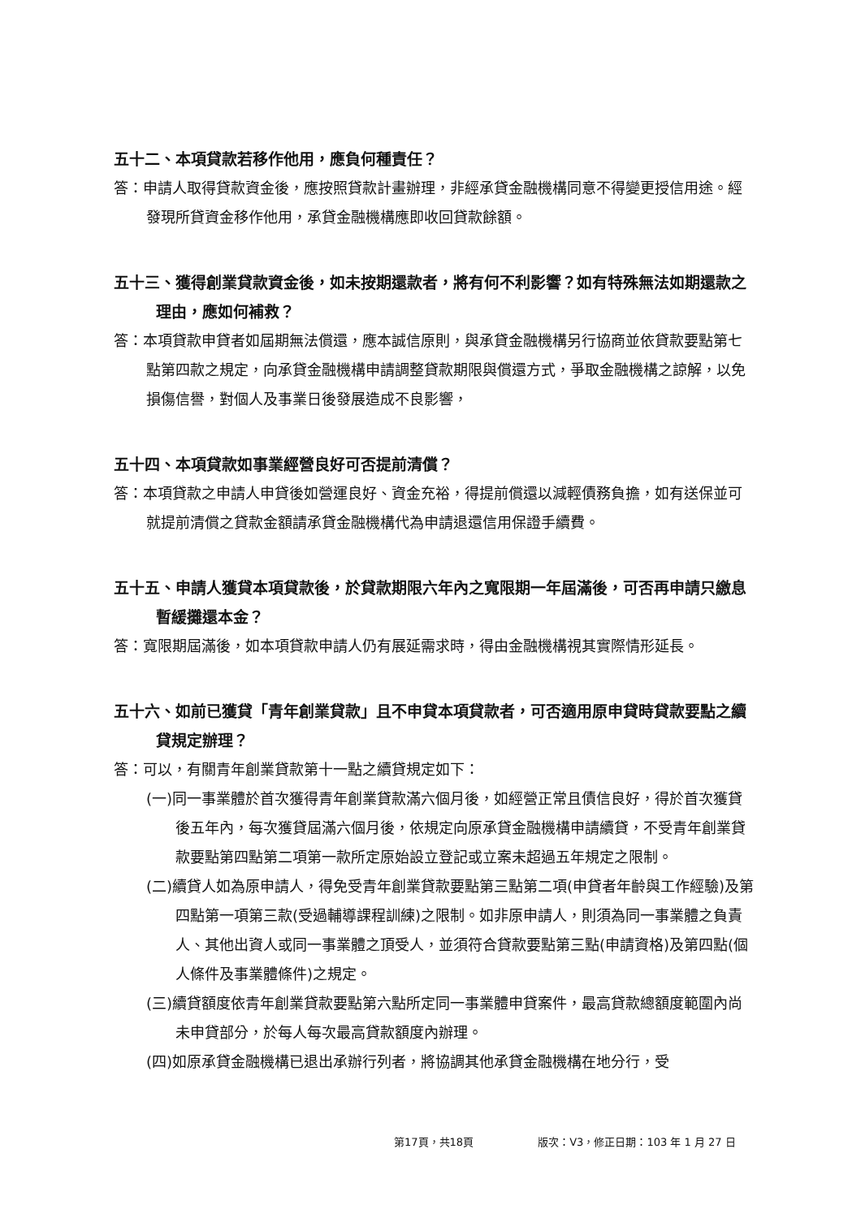五十二、本項貸款若移作他用，應負何種責任？
答：申請人取得貸款資金後，應按照貸款計畫辦理，非經承貸金融機構同意不得變更授信用途。經發現所貸資金移作他用，承貸金融機構應即收回貸款餘額。
五十三、獲得創業貸款資金後，如未按期還款者，將有何不利影響？如有特殊無法如期還款之理由，應如何補救？
答：本項貸款申貸者如屆期無法償還，應本誠信原則，與承貸金融機構另行協商並依貸款要點第七點第四款之規定，向承貸金融機構申請調整貸款期限與償還方式，爭取金融機構之諒解，以免損傷信譽，對個人及事業日後發展造成不良影響，
五十四、本項貸款如事業經營良好可否提前清償？
答：本項貸款之申請人申貸後如營運良好、資金充裕，得提前償還以減輕債務負擔，如有送保並可就提前清償之貸款金額請承貸金融機構代為申請退還信用保證手續費。
五十五、申請人獲貸本項貸款後，於貸款期限六年內之寬限期一年屆滿後，可否再申請只繳息暫緩攤還本金？
答：寬限期屆滿後，如本項貸款申請人仍有展延需求時，得由金融機構視其實際情形延長。
五十六、如前已獲貸「青年創業貸款」且不申貸本項貸款者，可否適用原申貸時貸款要點之續貸規定辦理？
答：可以，有關青年創業貸款第十一點之續貸規定如下：
(一)同一事業體於首次獲得青年創業貸款滿六個月後，如經營正常且債信良好，得於首次獲貸後五年內，每次獲貸屆滿六個月後，依規定向原承貸金融機構申請續貸，不受青年創業貸款要點第四點第二項第一款所定原始設立登記或立案未超過五年規定之限制。
(二)續貸人如為原申請人，得免受青年創業貸款要點第三點第二項(申貸者年齡與工作經驗)及第四點第一項第三款(受過輔導課程訓練)之限制。如非原申請人，則須為同一事業體之負責人、其他出資人或同一事業體之頂受人，並須符合貸款要點第三點(申請資格)及第四點(個人條件及事業體條件)之規定。
(三)續貸額度依青年創業貸款要點第六點所定同一事業體申貸案件，最高貸款總額度範圍內尚未申貸部分，於每人每次最高貸款額度內辦理。
(四)如原承貸金融機構已退出承辦行列者，將協調其他承貸金融機構在地分行，受
第17頁，共18頁 版次：V3，修正日期：103 年 1 月 27 日